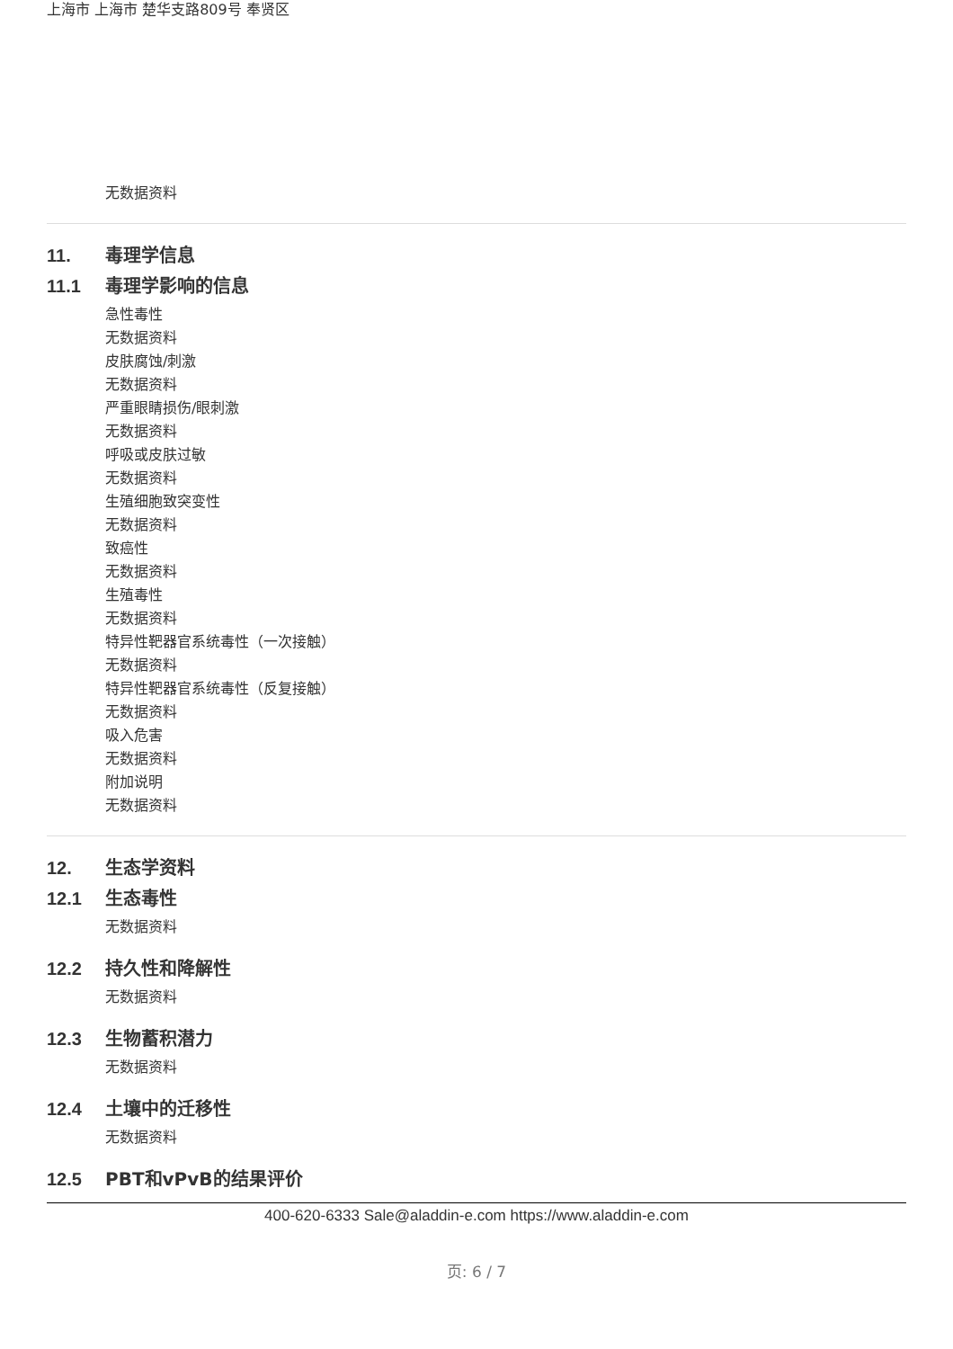上海市 上海市 楚华支路809号 奉贤区
无数据资料
11. 毒理学信息
11.1 毒理学影响的信息
急性毒性
无数据资料
皮肤腐蚀/刺激
无数据资料
严重眼睛损伤/眼刺激
无数据资料
呼吸或皮肤过敏
无数据资料
生殖细胞致突变性
无数据资料
致癌性
无数据资料
生殖毒性
无数据资料
特异性靶器官系统毒性（一次接触）
无数据资料
特异性靶器官系统毒性（反复接触）
无数据资料
吸入危害
无数据资料
附加说明
无数据资料
12. 生态学资料
12.1 生态毒性
无数据资料
12.2 持久性和降解性
无数据资料
12.3 生物蓄积潜力
无数据资料
12.4 土壤中的迁移性
无数据资料
12.5 PBT和vPvB的结果评价
400-620-6333 Sale@aladdin-e.com https://www.aladdin-e.com
页: 6 / 7